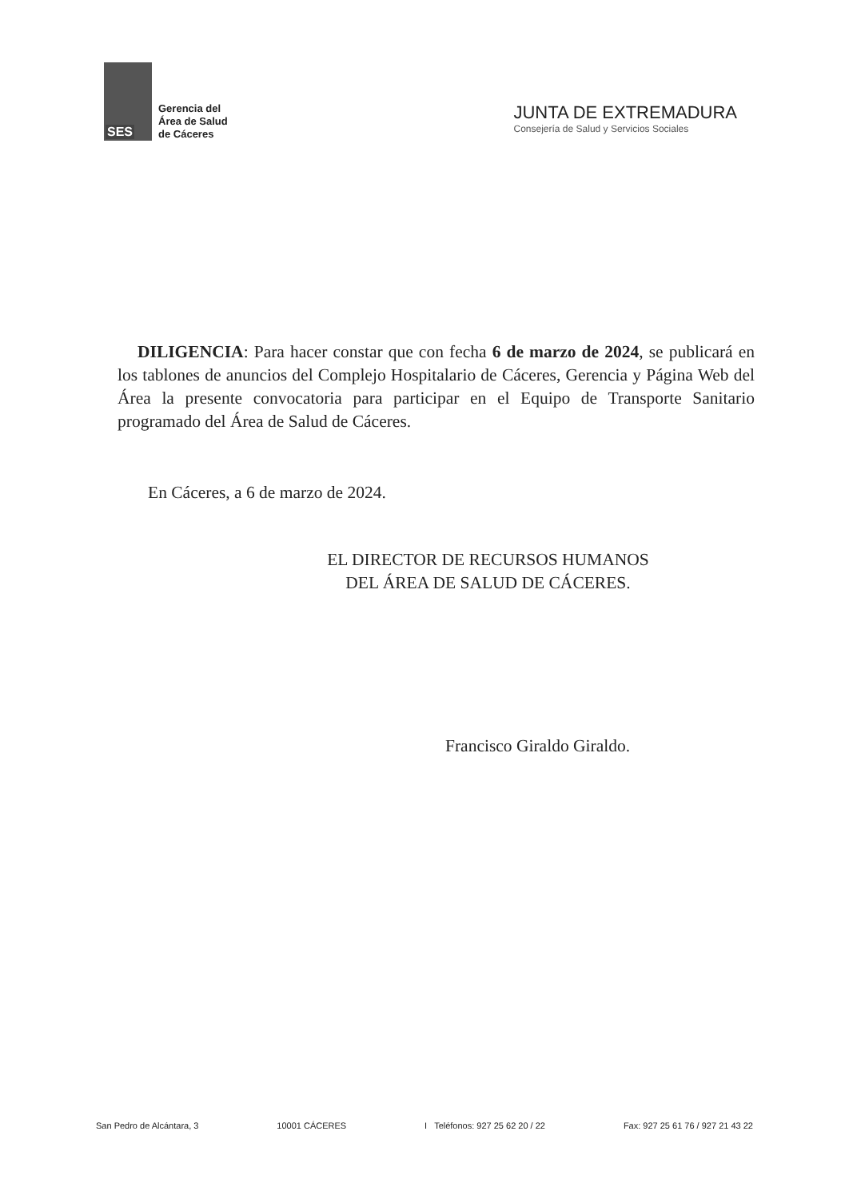SES
Gerencia del
Área de Salud
de Cáceres
JUNTA DE EXTREMADURA
Consejería de Salud y Servicios Sociales
DILIGENCIA: Para hacer constar que con fecha 6 de marzo de 2024, se publicará en los tablones de anuncios del Complejo Hospitalario de Cáceres, Gerencia y Página Web del Área la presente convocatoria para participar en el Equipo de Transporte Sanitario programado del Área de Salud de Cáceres.
En Cáceres, a 6 de marzo de 2024.
EL DIRECTOR DE RECURSOS HUMANOS
DEL ÁREA DE SALUD DE CÁCERES.
Francisco Giraldo Giraldo.
San Pedro de Alcántara, 3 10001 CÁCERES I Teléfonos: 927 25 62 20 / 22 Fax: 927 25 61 76 / 927 21 43 22